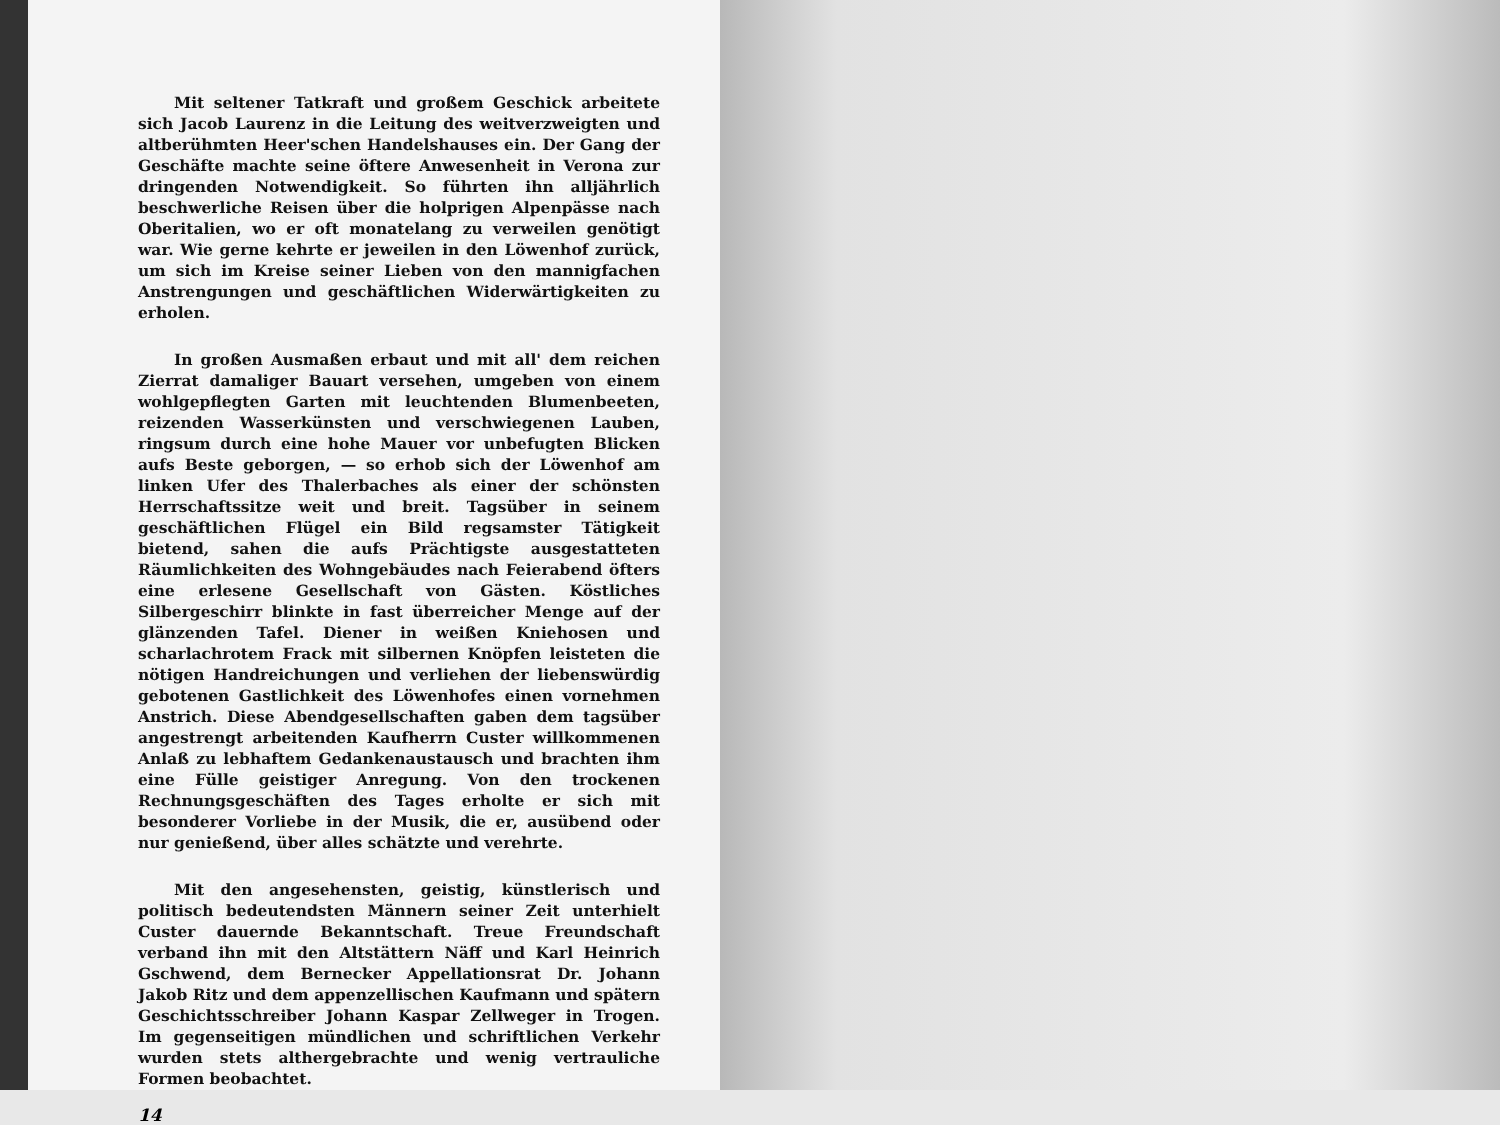Mit seltener Tatkraft und großem Geschick arbeitete sich Jacob Laurenz in die Leitung des weitverzweigten und altberühmten Heer'schen Handelshauses ein. Der Gang der Geschäfte machte seine öftere Anwesenheit in Verona zur dringenden Notwendigkeit. So führten ihn alljährlich beschwerliche Reisen über die holprigen Alpenpässe nach Oberitalien, wo er oft monatelang zu verweilen genötigt war. Wie gerne kehrte er jeweilen in den Löwenhof zurück, um sich im Kreise seiner Lieben von den mannigfachen Anstrengungen und geschäftlichen Widerwärtigkeiten zu erholen.
In großen Ausmaßen erbaut und mit all' dem reichen Zierrat damaliger Bauart versehen, umgeben von einem wohlgepflegten Garten mit leuchtenden Blumenbeeten, reizenden Wasserkünsten und verschwiegenen Lauben, ringsum durch eine hohe Mauer vor unbefugten Blicken aufs Beste geborgen, — so erhob sich der Löwenhof am linken Ufer des Thalerbaches als einer der schönsten Herrschaftssitze weit und breit. Tagsüber in seinem geschäftlichen Flügel ein Bild regsamster Tätigkeit bietend, sahen die aufs Prächtigste ausgestatteten Räumlichkeiten des Wohngebäudes nach Feierabend öfters eine erlesene Gesellschaft von Gästen. Köstliches Silbergeschirr blinkte in fast überreicher Menge auf der glänzenden Tafel. Diener in weißen Kniehosen und scharlachrotem Frack mit silbernen Knöpfen leisteten die nötigen Handreichungen und verliehen der liebenswürdig gebotenen Gastlichkeit des Löwenhofes einen vornehmen Anstrich. Diese Abendgesellschaften gaben dem tagsüber angestrengt arbeitenden Kaufherrn Custer willkommenen Anlaß zu lebhaftem Gedankenaustausch und brachten ihm eine Fülle geistiger Anregung. Von den trockenen Rechnungsgeschäften des Tages erholte er sich mit besonderer Vorliebe in der Musik, die er, ausübend oder nur genießend, über alles schätzte und verehrte.
Mit den angesehensten, geistig, künstlerisch und politisch bedeutendsten Männern seiner Zeit unterhielt Custer dauernde Bekanntschaft. Treue Freundschaft verband ihn mit den Altstättern Näff und Karl Heinrich Gschwend, dem Bernecker Appellationsrat Dr. Johann Jakob Ritz und dem appenzellischen Kaufmann und spätern Geschichtsschreiber Johann Kaspar Zellweger in Trogen. Im gegenseitigen mündlichen und schriftlichen Verkehr wurden stets althergebrachte und wenig vertrauliche Formen beobachtet.
14